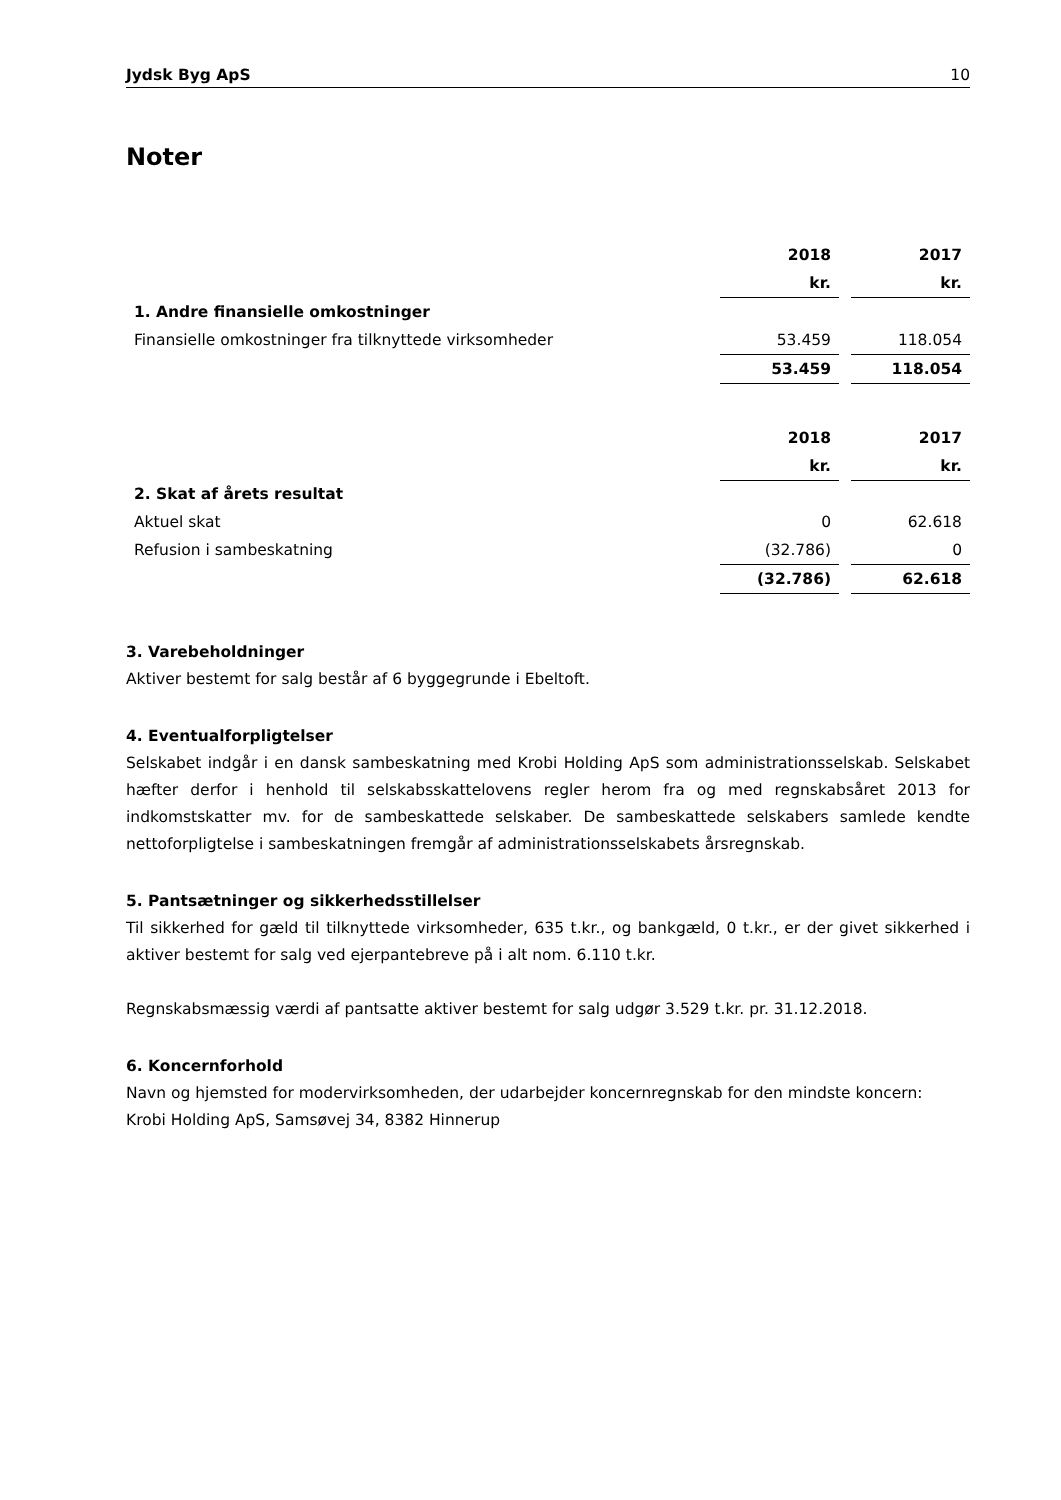Jydsk Byg ApS 10
Noter
| | 2018 | | 2017 |
| | kr. | | kr. |
| 1. Andre finansielle omkostninger | | | |
| Finansielle omkostninger fra tilknyttede virksomheder | 53.459 | | 118.054 |
| | 53.459 | | 118.054 |
| | 2018 | | 2017 |
| | kr. | | kr. |
| 2. Skat af årets resultat | | | |
| Aktuel skat | 0 | | 62.618 |
| Refusion i sambeskatning | (32.786) | | 0 |
| | (32.786) | | 62.618 |
3. Varebeholdninger
Aktiver bestemt for salg består af 6 byggegrunde i Ebeltoft.
4. Eventualforpligtelser
Selskabet indgår i en dansk sambeskatning med Krobi Holding ApS som administrationsselskab. Selskabet hæfter derfor i henhold til selskabsskattelovens regler herom fra og med regnskabsåret 2013 for indkomstskatter mv. for de sambeskattede selskaber. De sambeskattede selskabers samlede kendte nettoforpligtelse i sambeskatningen fremgår af administrationsselskabets årsregnskab.
5. Pantsætninger og sikkerhedsstillelser
Til sikkerhed for gæld til tilknyttede virksomheder, 635 t.kr., og bankgæld, 0 t.kr., er der givet sikkerhed i aktiver bestemt for salg ved ejerpantebreve på i alt nom. 6.110 t.kr.
Regnskabsmæssig værdi af pantsatte aktiver bestemt for salg udgør 3.529 t.kr. pr. 31.12.2018.
6. Koncernforhold
Navn og hjemsted for modervirksomheden, der udarbejder koncernregnskab for den mindste koncern:
Krobi Holding ApS, Samsøvej 34, 8382 Hinnerup